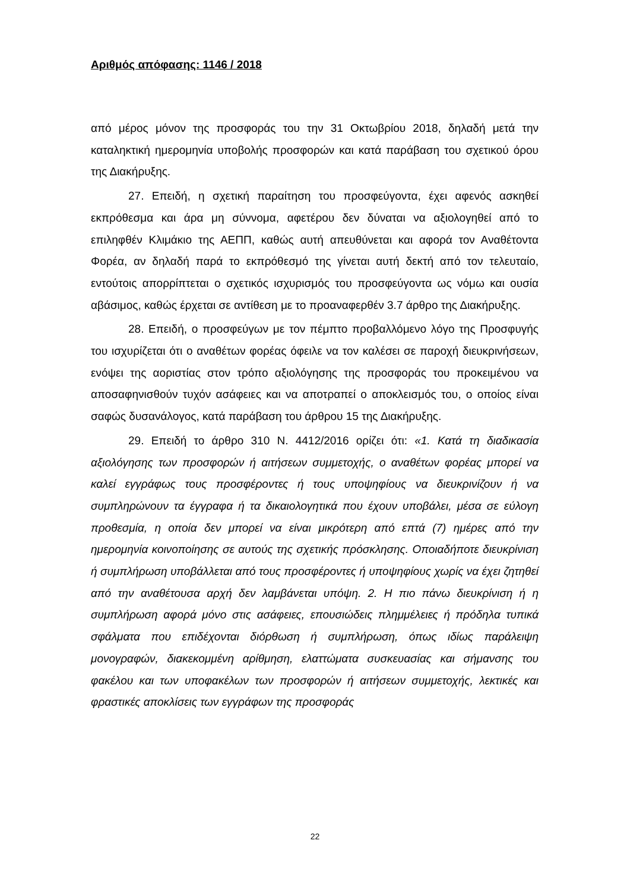Αριθμός απόφασης: 1146 / 2018
από μέρος μόνον της προσφοράς του την 31 Οκτωβρίου 2018, δηλαδή μετά την καταληκτική ημερομηνία υποβολής προσφορών και κατά παράβαση του σχετικού όρου της Διακήρυξης.
27. Επειδή, η σχετική παραίτηση του προσφεύγοντα, έχει αφενός ασκηθεί εκπρόθεσμα και άρα μη σύννομα, αφετέρου δεν δύναται να αξιολογηθεί από το επιληφθέν Κλιμάκιο της ΑΕΠΠ, καθώς αυτή απευθύνεται και αφορά τον Αναθέτοντα Φορέα, αν δηλαδή παρά το εκπρόθεσμό της γίνεται αυτή δεκτή από τον τελευταίο, εντούτοις απορρίπτεται ο σχετικός ισχυρισμός του προσφεύγοντα ως νόμω και ουσία αβάσιμος, καθώς έρχεται σε αντίθεση με το προαναφερθέν 3.7 άρθρο της Διακήρυξης.
28. Επειδή, ο προσφεύγων με τον πέμπτο προβαλλόμενο λόγο της Προσφυγής του ισχυρίζεται ότι ο αναθέτων φορέας όφειλε να τον καλέσει σε παροχή διευκρινήσεων, ενόψει της αοριστίας στον τρόπο αξιολόγησης της προσφοράς του προκειμένου να αποσαφηνισθούν τυχόν ασάφειες και να αποτραπεί ο αποκλεισμός του, ο οποίος είναι σαφώς δυσανάλογος, κατά παράβαση του άρθρου 15 της Διακήρυξης.
29. Επειδή το άρθρο 310 Ν. 4412/2016 ορίζει ότι: «1. Κατά τη διαδικασία αξιολόγησης των προσφορών ή αιτήσεων συμμετοχής, ο αναθέτων φορέας μπορεί να καλεί εγγράφως τους προσφέροντες ή τους υποψηφίους να διευκρινίζουν ή να συμπληρώνουν τα έγγραφα ή τα δικαιολογητικά που έχουν υποβάλει, μέσα σε εύλογη προθεσμία, η οποία δεν μπορεί να είναι μικρότερη από επτά (7) ημέρες από την ημερομηνία κοινοποίησης σε αυτούς της σχετικής πρόσκλησης. Οποιαδήποτε διευκρίνιση ή συμπλήρωση υποβάλλεται από τους προσφέροντες ή υποψηφίους χωρίς να έχει ζητηθεί από την αναθέτουσα αρχή δεν λαμβάνεται υπόψη. 2. Η πιο πάνω διευκρίνιση ή η συμπλήρωση αφορά μόνο στις ασάφειες, επουσιώδεις πλημμέλειες ή πρόδηλα τυπικά σφάλματα που επιδέχονται διόρθωση ή συμπλήρωση, όπως ιδίως παράλειψη μονογραφών, διακεκομμένη αρίθμηση, ελαττώματα συσκευασίας και σήμανσης του φακέλου και των υποφακέλων των προσφορών ή αιτήσεων συμμετοχής, λεκτικές και φραστικές αποκλίσεις των εγγράφων της προσφοράς
22